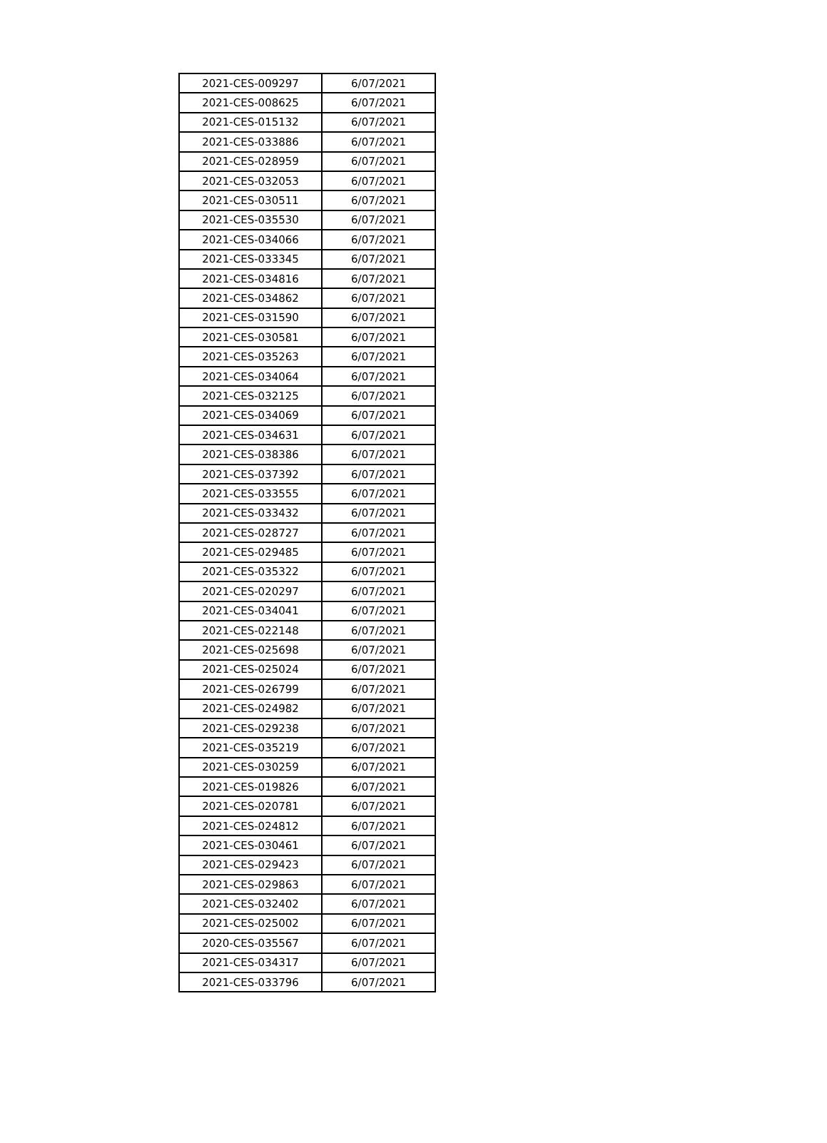| 2021-CES-009297 | 6/07/2021 |
| 2021-CES-008625 | 6/07/2021 |
| 2021-CES-015132 | 6/07/2021 |
| 2021-CES-033886 | 6/07/2021 |
| 2021-CES-028959 | 6/07/2021 |
| 2021-CES-032053 | 6/07/2021 |
| 2021-CES-030511 | 6/07/2021 |
| 2021-CES-035530 | 6/07/2021 |
| 2021-CES-034066 | 6/07/2021 |
| 2021-CES-033345 | 6/07/2021 |
| 2021-CES-034816 | 6/07/2021 |
| 2021-CES-034862 | 6/07/2021 |
| 2021-CES-031590 | 6/07/2021 |
| 2021-CES-030581 | 6/07/2021 |
| 2021-CES-035263 | 6/07/2021 |
| 2021-CES-034064 | 6/07/2021 |
| 2021-CES-032125 | 6/07/2021 |
| 2021-CES-034069 | 6/07/2021 |
| 2021-CES-034631 | 6/07/2021 |
| 2021-CES-038386 | 6/07/2021 |
| 2021-CES-037392 | 6/07/2021 |
| 2021-CES-033555 | 6/07/2021 |
| 2021-CES-033432 | 6/07/2021 |
| 2021-CES-028727 | 6/07/2021 |
| 2021-CES-029485 | 6/07/2021 |
| 2021-CES-035322 | 6/07/2021 |
| 2021-CES-020297 | 6/07/2021 |
| 2021-CES-034041 | 6/07/2021 |
| 2021-CES-022148 | 6/07/2021 |
| 2021-CES-025698 | 6/07/2021 |
| 2021-CES-025024 | 6/07/2021 |
| 2021-CES-026799 | 6/07/2021 |
| 2021-CES-024982 | 6/07/2021 |
| 2021-CES-029238 | 6/07/2021 |
| 2021-CES-035219 | 6/07/2021 |
| 2021-CES-030259 | 6/07/2021 |
| 2021-CES-019826 | 6/07/2021 |
| 2021-CES-020781 | 6/07/2021 |
| 2021-CES-024812 | 6/07/2021 |
| 2021-CES-030461 | 6/07/2021 |
| 2021-CES-029423 | 6/07/2021 |
| 2021-CES-029863 | 6/07/2021 |
| 2021-CES-032402 | 6/07/2021 |
| 2021-CES-025002 | 6/07/2021 |
| 2020-CES-035567 | 6/07/2021 |
| 2021-CES-034317 | 6/07/2021 |
| 2021-CES-033796 | 6/07/2021 |